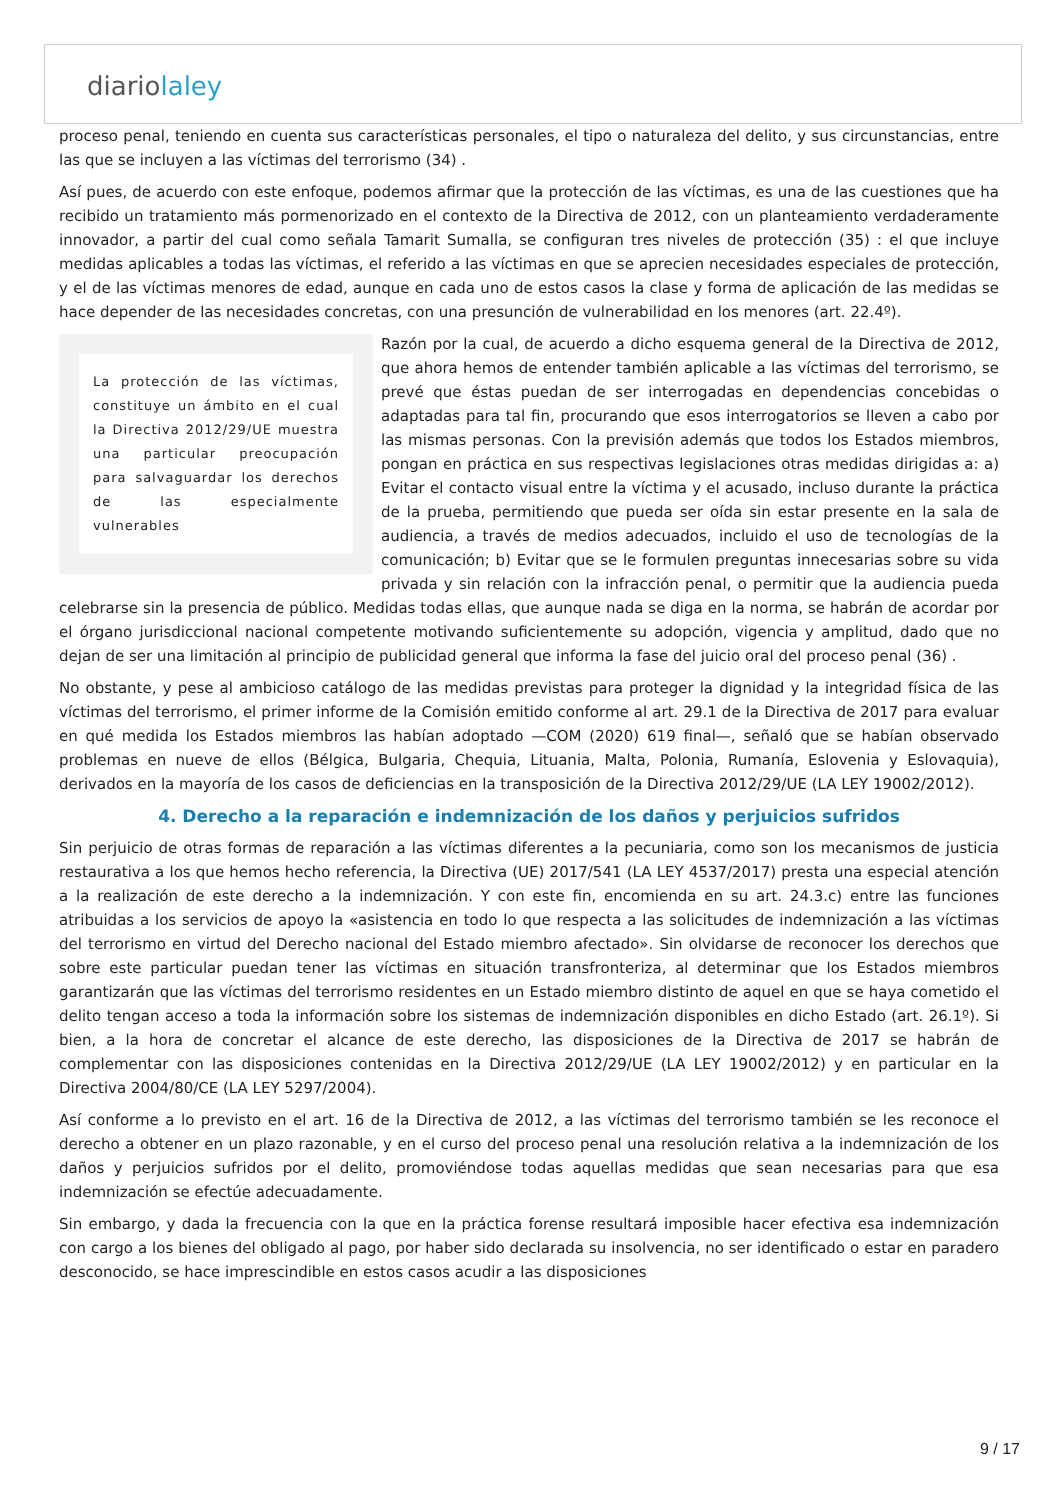diariolaley
proceso penal, teniendo en cuenta sus características personales, el tipo o naturaleza del delito, y sus circunstancias, entre las que se incluyen a las víctimas del terrorismo (34) .
Así pues, de acuerdo con este enfoque, podemos afirmar que la protección de las víctimas, es una de las cuestiones que ha recibido un tratamiento más pormenorizado en el contexto de la Directiva de 2012, con un planteamiento verdaderamente innovador, a partir del cual como señala Tamarit Sumalla, se configuran tres niveles de protección (35) : el que incluye medidas aplicables a todas las víctimas, el referido a las víctimas en que se aprecien necesidades especiales de protección, y el de las víctimas menores de edad, aunque en cada uno de estos casos la clase y forma de aplicación de las medidas se hace depender de las necesidades concretas, con una presunción de vulnerabilidad en los menores (art. 22.4º).
La protección de las víctimas, constituye un ámbito en el cual la Directiva 2012/29/UE muestra una particular preocupación para salvaguardar los derechos de las especialmente vulnerables
Razón por la cual, de acuerdo a dicho esquema general de la Directiva de 2012, que ahora hemos de entender también aplicable a las víctimas del terrorismo, se prevé que éstas puedan de ser interrogadas en dependencias concebidas o adaptadas para tal fin, procurando que esos interrogatorios se lleven a cabo por las mismas personas. Con la previsión además que todos los Estados miembros, pongan en práctica en sus respectivas legislaciones otras medidas dirigidas a: a) Evitar el contacto visual entre la víctima y el acusado, incluso durante la práctica de la prueba, permitiendo que pueda ser oída sin estar presente en la sala de audiencia, a través de medios adecuados, incluido el uso de tecnologías de la comunicación; b) Evitar que se le formulen preguntas innecesarias sobre su vida privada y sin relación con la infracción penal, o permitir que la audiencia pueda celebrarse sin la presencia de público. Medidas todas ellas, que aunque nada se diga en la norma, se habrán de acordar por el órgano jurisdiccional nacional competente motivando suficientemente su adopción, vigencia y amplitud, dado que no dejan de ser una limitación al principio de publicidad general que informa la fase del juicio oral del proceso penal (36) .
No obstante, y pese al ambicioso catálogo de las medidas previstas para proteger la dignidad y la integridad física de las víctimas del terrorismo, el primer informe de la Comisión emitido conforme al art. 29.1 de la Directiva de 2017 para evaluar en qué medida los Estados miembros las habían adoptado —COM (2020) 619 final—, señaló que se habían observado problemas en nueve de ellos (Bélgica, Bulgaria, Chequia, Lituania, Malta, Polonia, Rumanía, Eslovenia y Eslovaquia), derivados en la mayoría de los casos de deficiencias en la transposición de la Directiva 2012/29/UE (LA LEY 19002/2012).
4. Derecho a la reparación e indemnización de los daños y perjuicios sufridos
Sin perjuicio de otras formas de reparación a las víctimas diferentes a la pecuniaria, como son los mecanismos de justicia restaurativa a los que hemos hecho referencia, la Directiva (UE) 2017/541 (LA LEY 4537/2017) presta una especial atención a la realización de este derecho a la indemnización. Y con este fin, encomienda en su art. 24.3.c) entre las funciones atribuidas a los servicios de apoyo la «asistencia en todo lo que respecta a las solicitudes de indemnización a las víctimas del terrorismo en virtud del Derecho nacional del Estado miembro afectado». Sin olvidarse de reconocer los derechos que sobre este particular puedan tener las víctimas en situación transfronteriza, al determinar que los Estados miembros garantizarán que las víctimas del terrorismo residentes en un Estado miembro distinto de aquel en que se haya cometido el delito tengan acceso a toda la información sobre los sistemas de indemnización disponibles en dicho Estado (art. 26.1º). Si bien, a la hora de concretar el alcance de este derecho, las disposiciones de la Directiva de 2017 se habrán de complementar con las disposiciones contenidas en la Directiva 2012/29/UE (LA LEY 19002/2012) y en particular en la Directiva 2004/80/CE (LA LEY 5297/2004).
Así conforme a lo previsto en el art. 16 de la Directiva de 2012, a las víctimas del terrorismo también se les reconoce el derecho a obtener en un plazo razonable, y en el curso del proceso penal una resolución relativa a la indemnización de los daños y perjuicios sufridos por el delito, promoviéndose todas aquellas medidas que sean necesarias para que esa indemnización se efectúe adecuadamente.
Sin embargo, y dada la frecuencia con la que en la práctica forense resultará imposible hacer efectiva esa indemnización con cargo a los bienes del obligado al pago, por haber sido declarada su insolvencia, no ser identificado o estar en paradero desconocido, se hace imprescindible en estos casos acudir a las disposiciones
9 / 17